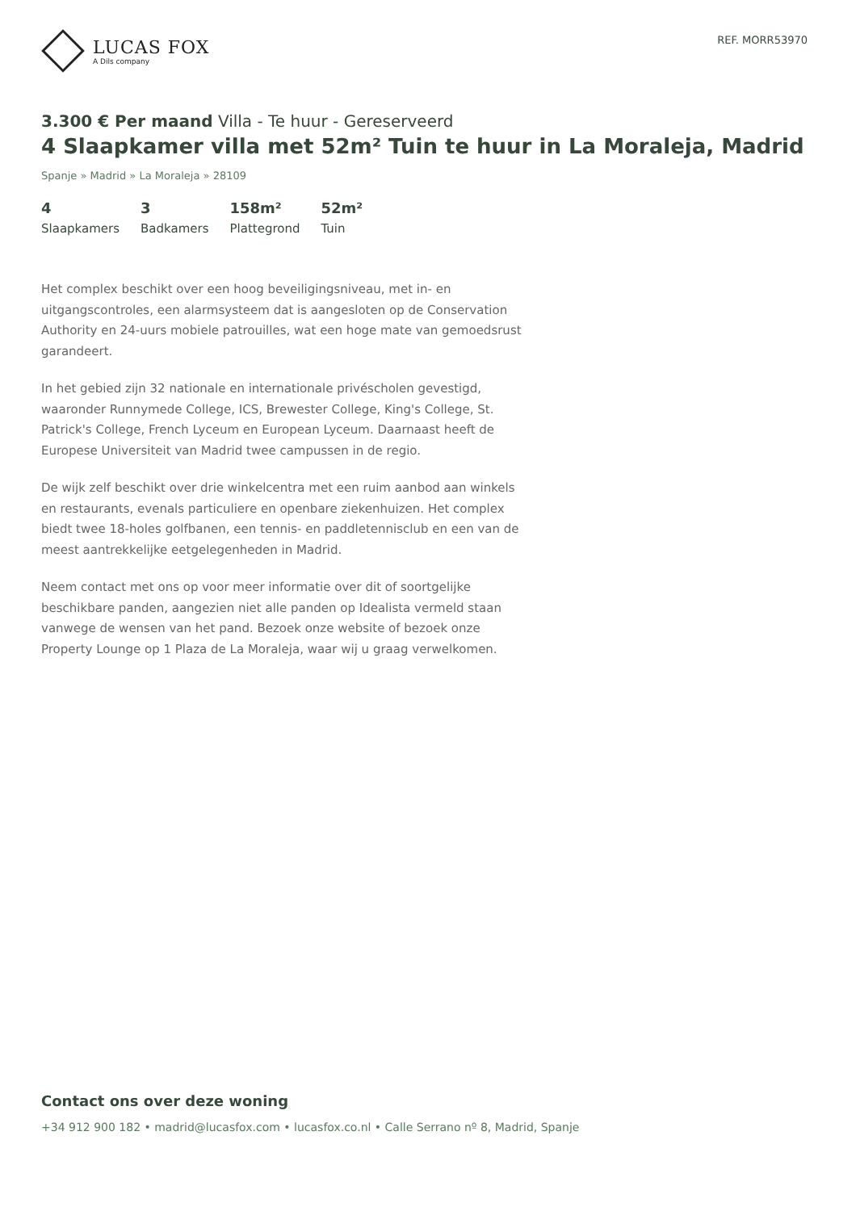LUCAS FOX
A Dils company
REF. MORR53970
3.300 € Per maand Villa - Te huur - Gereserveerd
4 Slaapkamer villa met 52m² Tuin te huur in La Moraleja, Madrid
Spanje » Madrid » La Moraleja » 28109
4
Slaapkamers
3
Badkamers
158m²
Plattegrond
52m²
Tuin
Het complex beschikt over een hoog beveiligingsniveau, met in- en uitgangscontroles, een alarmsysteem dat is aangesloten op de Conservation Authority en 24-uurs mobiele patrouilles, wat een hoge mate van gemoedsrust garandeert.
In het gebied zijn 32 nationale en internationale privéscholen gevestigd, waaronder Runnymede College, ICS, Brewester College, King's College, St. Patrick's College, French Lyceum en European Lyceum. Daarnaast heeft de Europese Universiteit van Madrid twee campussen in de regio.
De wijk zelf beschikt over drie winkelcentra met een ruim aanbod aan winkels en restaurants, evenals particuliere en openbare ziekenhuizen. Het complex biedt twee 18-holes golfbanen, een tennis- en paddletennisclub en een van de meest aantrekkelijke eetgelegenheden in Madrid.
Neem contact met ons op voor meer informatie over dit of soortgelijke beschikbare panden, aangezien niet alle panden op Idealista vermeld staan vanwege de wensen van het pand. Bezoek onze website of bezoek onze Property Lounge op 1 Plaza de La Moraleja, waar wij u graag verwelkomen.
Contact ons over deze woning
+34 912 900 182 • madrid@lucasfox.com • lucasfox.co.nl • Calle Serrano nº 8, Madrid, Spanje